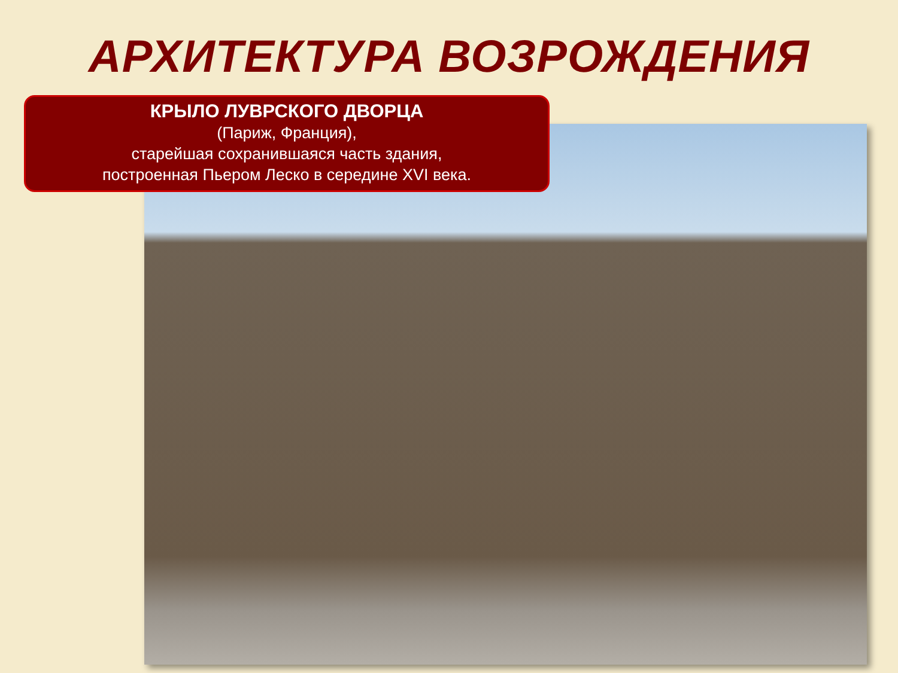АРХИТЕКТУРА ВОЗРОЖДЕНИЯ
КРЫЛО ЛУВРСКОГО ДВОРЦА
(Париж, Франция),
старейшая сохранившаяся часть здания,
построенная Пьером Леско в середине XVI века.